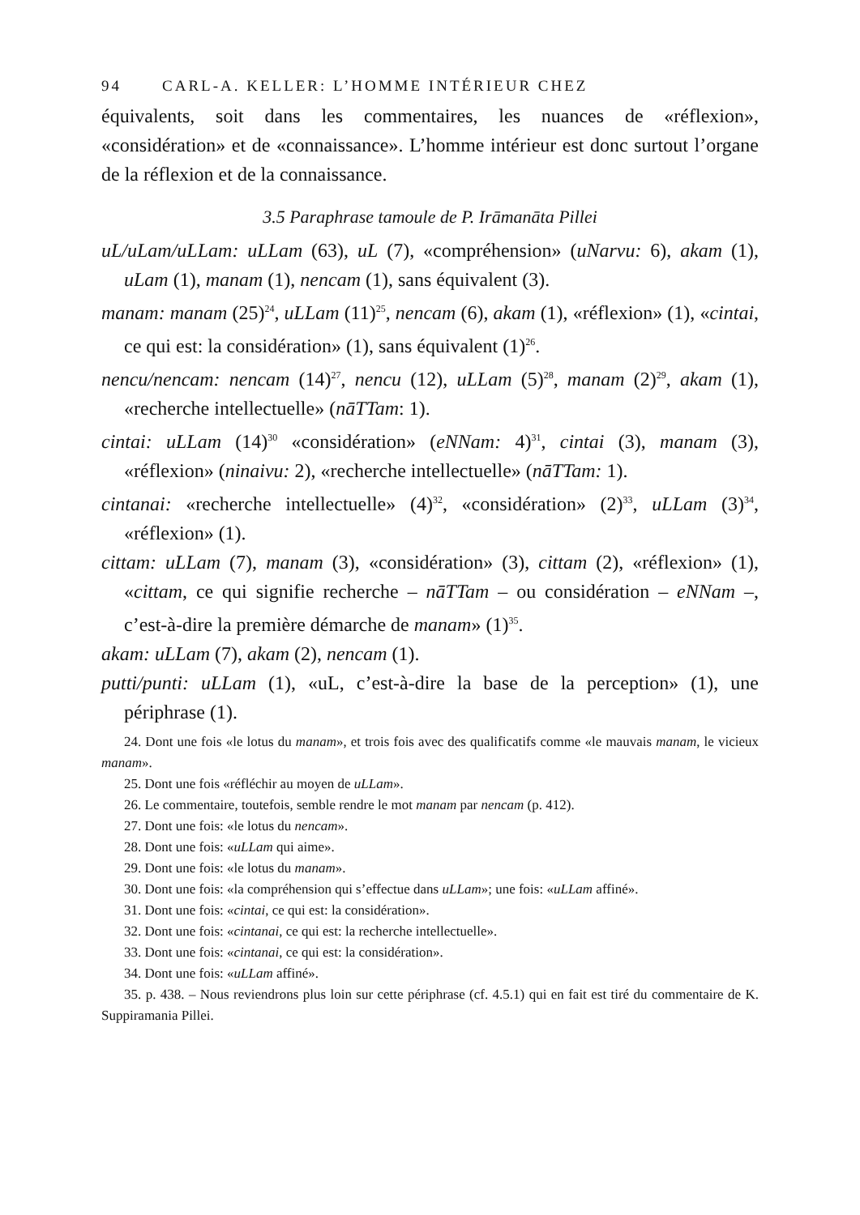94 CARL-A. KELLER: L’HOMME INTÉRIEUR CHEZ
équivalents, soit dans les commentaires, les nuances de «réflexion», «considération» et de «connaissance». L’homme intérieur est donc surtout l’organe de la réflexion et de la connaissance.
3.5 Paraphrase tamoule de P. Irāmanāta Pillei
uL/uLam/uLLam: uLLam (63), uL (7), «compréhension» (uNarvu: 6), akam (1), uLam (1), manam (1), nencam (1), sans équivalent (3).
manam: manam (25)<sup>24</sup>, uLLam (11)<sup>25</sup>, nencam (6), akam (1), «réflexion» (1), «cintai, ce qui est: la considération» (1), sans équivalent (1)<sup>26</sup>.
nencu/nencam: nencam (14)<sup>27</sup>, nencu (12), uLLam (5)<sup>28</sup>, manam (2)<sup>29</sup>, akam (1), «recherche intellectuelle» (nāTTam: 1).
cintai: uLLam (14)<sup>30</sup> «considération» (eNNam: 4)<sup>31</sup>, cintai (3), manam (3), «réflexion» (ninaivu: 2), «recherche intellectuelle» (nāTTam: 1).
cintanai: «recherche intellectuelle» (4)<sup>32</sup>, «considération» (2)<sup>33</sup>, uLLam (3)<sup>34</sup>, «réflexion» (1).
cittam: uLLam (7), manam (3), «considération» (3), cittam (2), «réflexion» (1), «cittam, ce qui signifie recherche – nāTTam – ou considération – eNNam –, c’est-à-dire la première démarche de manam» (1)<sup>35</sup>.
akam: uLLam (7), akam (2), nencam (1).
putti/punti: uLLam (1), «uL, c’est-à-dire la base de la perception» (1), une périphrase (1).
24. Dont une fois «le lotus du manam», et trois fois avec des qualificatifs comme «le mauvais manam, le vicieux manam».
25. Dont une fois «réfléchir au moyen de uLLam».
26. Le commentaire, toutefois, semble rendre le mot manam par nencam (p. 412).
27. Dont une fois: «le lotus du nencam».
28. Dont une fois: «uLLam qui aime».
29. Dont une fois: «le lotus du manam».
30. Dont une fois: «la compréhension qui s’effectue dans uLLam»; une fois: «uLLam affiné».
31. Dont une fois: «cintai, ce qui est: la considération».
32. Dont une fois: «cintanai, ce qui est: la recherche intellectuelle».
33. Dont une fois: «cintanai, ce qui est: la considération».
34. Dont une fois: «uLLam affiné».
35. p. 438. – Nous reviendrons plus loin sur cette périphrase (cf. 4.5.1) qui en fait est tiré du commentaire de K. Suppiramania Pillei.